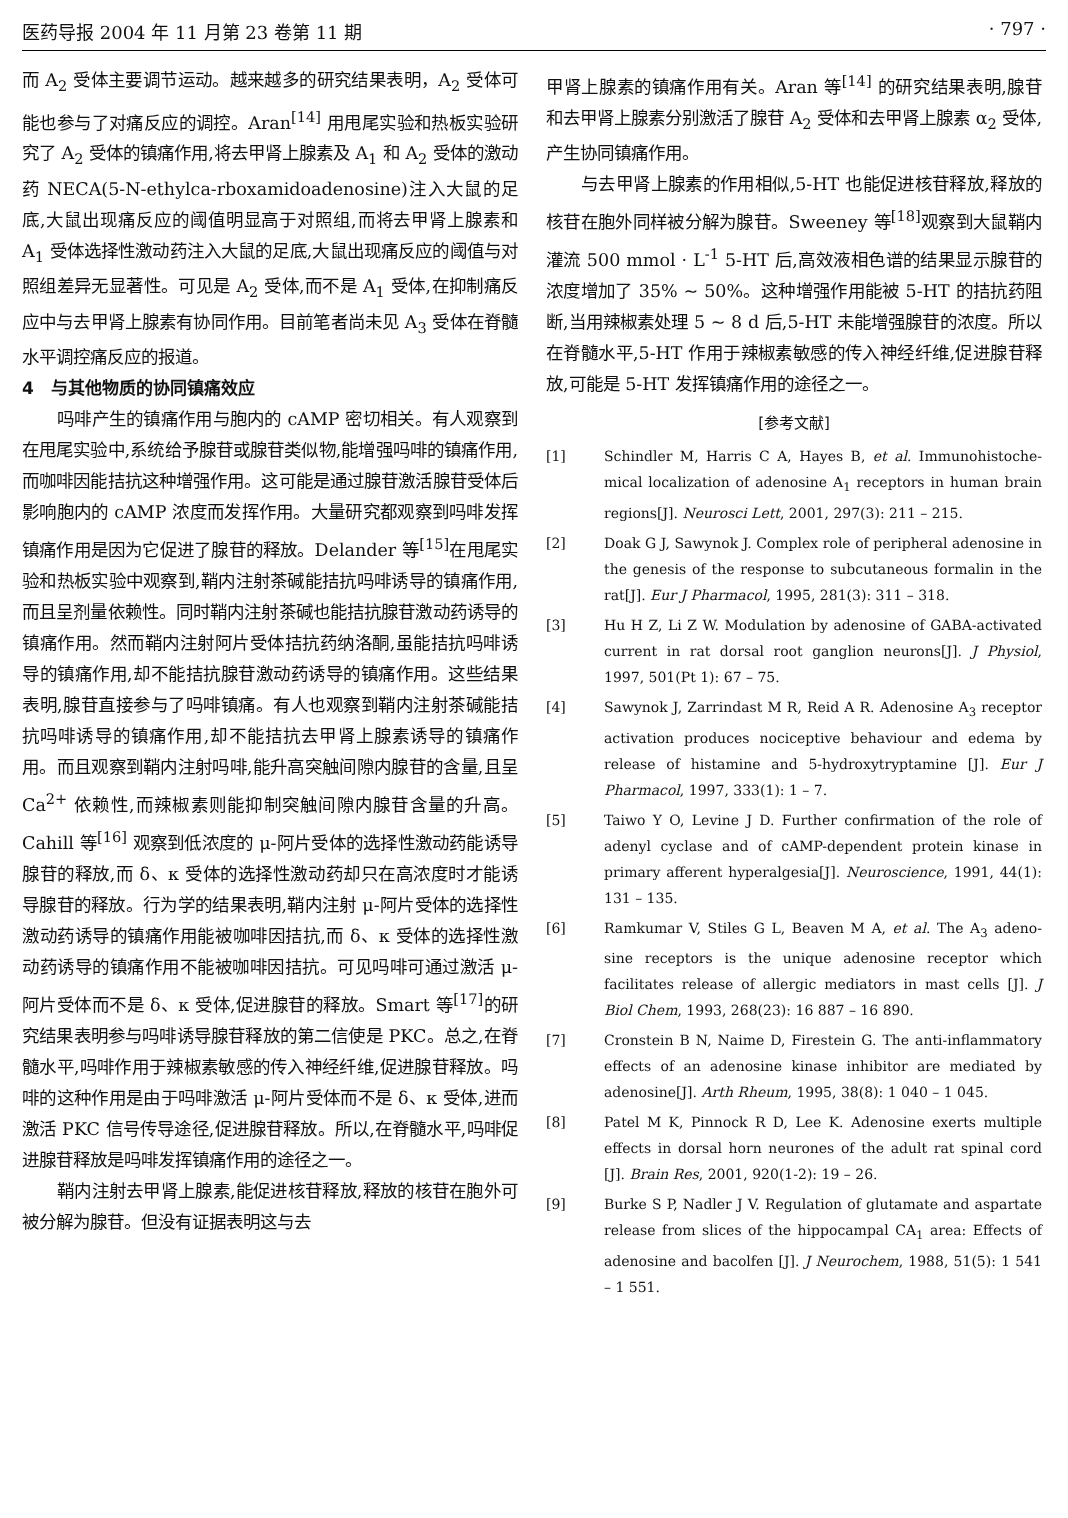医药导报 2004 年 11 月第 23 卷第 11 期 · 797 ·
而 A<sub>2</sub> 受体主要调节运动。越来越多的研究结果表明，A<sub>2</sub> 受体可能也参与了对痛反应的调控。Aran<sup>[14]</sup> 用甩尾实验和热板实验研究了 A<sub>2</sub> 受体的镇痛作用,将去甲肾上腺素及 A<sub>1</sub> 和 A<sub>2</sub> 受体的激动药 NECA(5-N-ethylca-rboxamidoadenosine)注入大鼠的足底,大鼠出现痛反应的阈值明显高于对照组,而将去甲肾上腺素和 A<sub>1</sub> 受体选择性激动药注入大鼠的足底,大鼠出现痛反应的阈值与对照组差异无显著性。可见是 A<sub>2</sub> 受体,而不是 A<sub>1</sub> 受体,在抑制痛反应中与去甲肾上腺素有协同作用。目前笔者尚未见 A<sub>3</sub> 受体在脊髓水平调控痛反应的报道。
4　与其他物质的协同镇痛效应
吗啡产生的镇痛作用与胞内的 cAMP 密切相关。有人观察到在甩尾实验中,系统给予腺苷或腺苷类似物,能增强吗啡的镇痛作用,而咖啡因能拮抗这种增强作用。这可能是通过腺苷激活腺苷受体后影响胞内的 cAMP 浓度而发挥作用。大量研究都观察到吗啡发挥镇痛作用是因为它促进了腺苷的释放。Delander 等<sup>[15]</sup>在甩尾实验和热板实验中观察到,鞘内注射茶碱能拮抗吗啡诱导的镇痛作用,而且呈剂量依赖性。同时鞘内注射茶碱也能拮抗腺苷激动药诱导的镇痛作用。然而鞘内注射阿片受体拮抗药纳洛酮,虽能拮抗吗啡诱导的镇痛作用,却不能拮抗腺苷激动药诱导的镇痛作用。这些结果表明,腺苷直接参与了吗啡镇痛。有人也观察到鞘内注射茶碱能拮抗吗啡诱导的镇痛作用,却不能拮抗去甲肾上腺素诱导的镇痛作用。而且观察到鞘内注射吗啡,能升高突触间隙内腺苷的含量,且呈 Ca<sup>2+</sup> 依赖性,而辣椒素则能抑制突触间隙内腺苷含量的升高。Cahill 等<sup>[16]</sup> 观察到低浓度的 μ-阿片受体的选择性激动药能诱导腺苷的释放,而 δ、κ 受体的选择性激动药却只在高浓度时才能诱导腺苷的释放。行为学的结果表明,鞘内注射 μ-阿片受体的选择性激动药诱导的镇痛作用能被咖啡因拮抗,而 δ、κ 受体的选择性激动药诱导的镇痛作用不能被咖啡因拮抗。可见吗啡可通过激活 μ-阿片受体而不是 δ、κ 受体,促进腺苷的释放。Smart 等<sup>[17]</sup>的研究结果表明参与吗啡诱导腺苷释放的第二信使是 PKC。总之,在脊髓水平,吗啡作用于辣椒素敏感的传入神经纤维,促进腺苷释放。吗啡的这种作用是由于吗啡激活 μ-阿片受体而不是 δ、κ 受体,进而激活 PKC 信号传导途径,促进腺苷释放。所以,在脊髓水平,吗啡促进腺苷释放是吗啡发挥镇痛作用的途径之一。
鞘内注射去甲肾上腺素,能促进核苷释放,释放的核苷在胞外可被分解为腺苷。但没有证据表明这与去
甲肾上腺素的镇痛作用有关。Aran 等<sup>[14]</sup> 的研究结果表明,腺苷和去甲肾上腺素分别激活了腺苷 A<sub>2</sub> 受体和去甲肾上腺素 α<sub>2</sub> 受体,产生协同镇痛作用。
与去甲肾上腺素的作用相似,5-HT 也能促进核苷释放,释放的核苷在胞外同样被分解为腺苷。Sweeney 等<sup>[18]</sup>观察到大鼠鞘内灌流 500 mmol · L<sup>-1</sup> 5-HT 后,高效液相色谱的结果显示腺苷的浓度增加了 35% ~ 50%。这种增强作用能被 5-HT 的拮抗药阻断,当用辣椒素处理 5 ~ 8 d 后,5-HT 未能增强腺苷的浓度。所以在脊髓水平,5-HT 作用于辣椒素敏感的传入神经纤维,促进腺苷释放,可能是 5-HT 发挥镇痛作用的途径之一。
[参考文献]
[1] Schindler M, Harris C A, Hayes B, et al. Immunohistoche-mical localization of adenosine A<sub>1</sub> receptors in human brain regions[J]. Neurosci Lett, 2001, 297(3): 211 – 215.
[2] Doak G J, Sawynok J. Complex role of peripheral adenosine in the genesis of the response to subcutaneous formalin in the rat[J]. Eur J Pharmacol, 1995, 281(3): 311 – 318.
[3] Hu H Z, Li Z W. Modulation by adenosine of GABA-activated current in rat dorsal root ganglion neurons[J]. J Physiol, 1997, 501(Pt 1): 67 – 75.
[4] Sawynok J, Zarrindast M R, Reid A R. Adenosine A<sub>3</sub> receptor activation produces nociceptive behaviour and edema by release of histamine and 5-hydroxytryptamine [J]. Eur J Pharmacol, 1997, 333(1): 1 – 7.
[5] Taiwo Y O, Levine J D. Further confirmation of the role of adenyl cyclase and of cAMP-dependent protein kinase in primary afferent hyperalgesia[J]. Neuroscience, 1991, 44(1): 131 – 135.
[6] Ramkumar V, Stiles G L, Beaven M A, et al. The A<sub>3</sub> adeno-sine receptors is the unique adenosine receptor which facilitates release of allergic mediators in mast cells [J]. J Biol Chem, 1993, 268(23): 16 887 – 16 890.
[7] Cronstein B N, Naime D, Firestein G. The anti-inflammatory effects of an adenosine kinase inhibitor are mediated by adenosine[J]. Arth Rheum, 1995, 38(8): 1 040 – 1 045.
[8] Patel M K, Pinnock R D, Lee K. Adenosine exerts multiple effects in dorsal horn neurones of the adult rat spinal cord [J]. Brain Res, 2001, 920(1-2): 19 – 26.
[9] Burke S P, Nadler J V. Regulation of glutamate and aspartate release from slices of the hippocampal CA<sub>1</sub> area: Effects of adenosine and bacolfen [J]. J Neurochem, 1988, 51(5): 1 541 – 1 551.